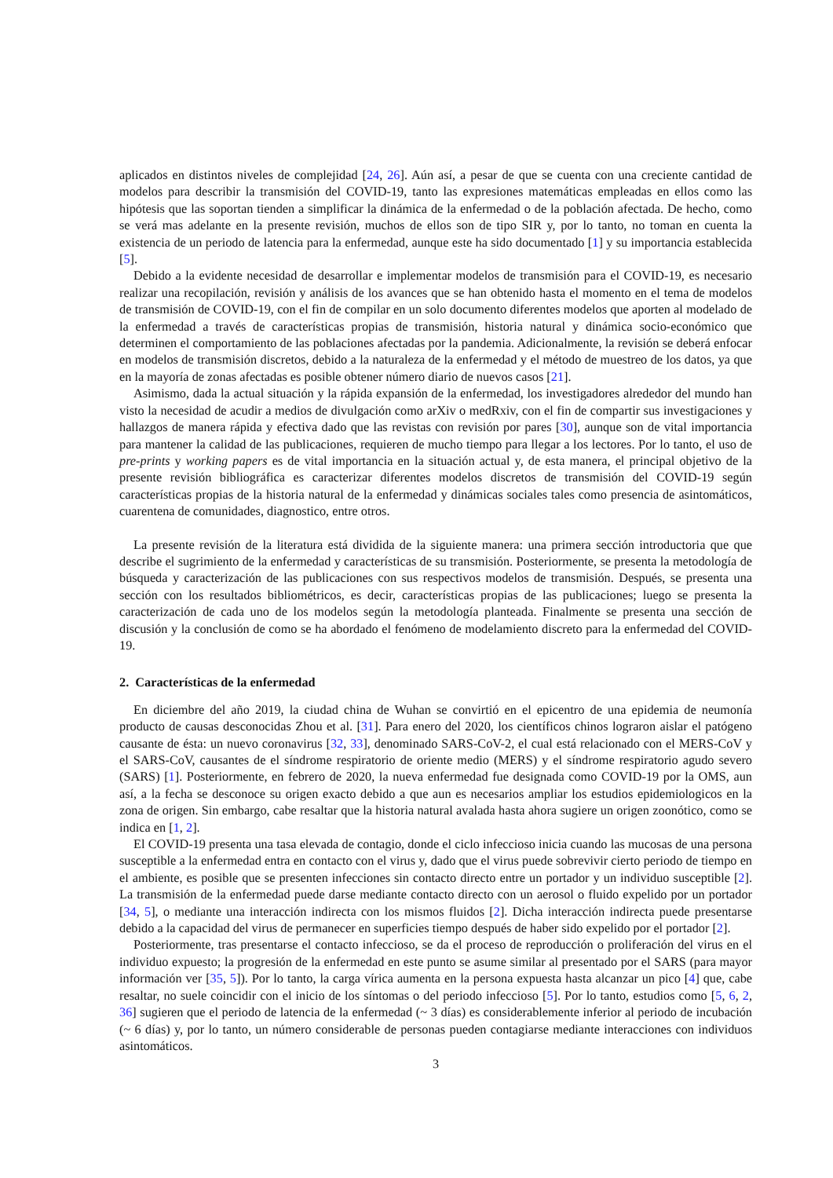aplicados en distintos niveles de complejidad [24, 26]. Aún así, a pesar de que se cuenta con una creciente cantidad de modelos para describir la transmisión del COVID-19, tanto las expresiones matemáticas empleadas en ellos como las hipótesis que las soportan tienden a simplificar la dinámica de la enfermedad o de la población afectada. De hecho, como se verá mas adelante en la presente revisión, muchos de ellos son de tipo SIR y, por lo tanto, no toman en cuenta la existencia de un periodo de latencia para la enfermedad, aunque este ha sido documentado [1] y su importancia establecida [5].
Debido a la evidente necesidad de desarrollar e implementar modelos de transmisión para el COVID-19, es necesario realizar una recopilación, revisión y análisis de los avances que se han obtenido hasta el momento en el tema de modelos de transmisión de COVID-19, con el fin de compilar en un solo documento diferentes modelos que aporten al modelado de la enfermedad a través de características propias de transmisión, historia natural y dinámica socio-económico que determinen el comportamiento de las poblaciones afectadas por la pandemia. Adicionalmente, la revisión se deberá enfocar en modelos de transmisión discretos, debido a la naturaleza de la enfermedad y el método de muestreo de los datos, ya que en la mayoría de zonas afectadas es posible obtener número diario de nuevos casos [21].
Asimismo, dada la actual situación y la rápida expansión de la enfermedad, los investigadores alrededor del mundo han visto la necesidad de acudir a medios de divulgación como arXiv o medRxiv, con el fin de compartir sus investigaciones y hallazgos de manera rápida y efectiva dado que las revistas con revisión por pares [30], aunque son de vital importancia para mantener la calidad de las publicaciones, requieren de mucho tiempo para llegar a los lectores. Por lo tanto, el uso de pre-prints y working papers es de vital importancia en la situación actual y, de esta manera, el principal objetivo de la presente revisión bibliográfica es caracterizar diferentes modelos discretos de transmisión del COVID-19 según características propias de la historia natural de la enfermedad y dinámicas sociales tales como presencia de asintomáticos, cuarentena de comunidades, diagnostico, entre otros.
La presente revisión de la literatura está dividida de la siguiente manera: una primera sección introductoria que que describe el sugrimiento de la enfermedad y características de su transmisión. Posteriormente, se presenta la metodología de búsqueda y caracterización de las publicaciones con sus respectivos modelos de transmisión. Después, se presenta una sección con los resultados bibliométricos, es decir, características propias de las publicaciones; luego se presenta la caracterización de cada uno de los modelos según la metodología planteada. Finalmente se presenta una sección de discusión y la conclusión de como se ha abordado el fenómeno de modelamiento discreto para la enfermedad del COVID-19.
2. Características de la enfermedad
En diciembre del año 2019, la ciudad china de Wuhan se convirtió en el epicentro de una epidemia de neumonía producto de causas desconocidas Zhou et al. [31]. Para enero del 2020, los científicos chinos lograron aislar el patógeno causante de ésta: un nuevo coronavirus [32, 33], denominado SARS-CoV-2, el cual está relacionado con el MERS-CoV y el SARS-CoV, causantes de el síndrome respiratorio de oriente medio (MERS) y el síndrome respiratorio agudo severo (SARS) [1]. Posteriormente, en febrero de 2020, la nueva enfermedad fue designada como COVID-19 por la OMS, aun así, a la fecha se desconoce su origen exacto debido a que aun es necesarios ampliar los estudios epidemiologicos en la zona de origen. Sin embargo, cabe resaltar que la historia natural avalada hasta ahora sugiere un origen zoonótico, como se indica en [1, 2].
El COVID-19 presenta una tasa elevada de contagio, donde el ciclo infeccioso inicia cuando las mucosas de una persona susceptible a la enfermedad entra en contacto con el virus y, dado que el virus puede sobrevivir cierto periodo de tiempo en el ambiente, es posible que se presenten infecciones sin contacto directo entre un portador y un individuo susceptible [2]. La transmisión de la enfermedad puede darse mediante contacto directo con un aerosol o fluido expelido por un portador [34, 5], o mediante una interacción indirecta con los mismos fluidos [2]. Dicha interacción indirecta puede presentarse debido a la capacidad del virus de permanecer en superficies tiempo después de haber sido expelido por el portador [2].
Posteriormente, tras presentarse el contacto infeccioso, se da el proceso de reproducción o proliferación del virus en el individuo expuesto; la progresión de la enfermedad en este punto se asume similar al presentado por el SARS (para mayor información ver [35, 5]). Por lo tanto, la carga vírica aumenta en la persona expuesta hasta alcanzar un pico [4] que, cabe resaltar, no suele coincidir con el inicio de los síntomas o del periodo infeccioso [5]. Por lo tanto, estudios como [5, 6, 2, 36] sugieren que el periodo de latencia de la enfermedad (~ 3 días) es considerablemente inferior al periodo de incubación (~ 6 días) y, por lo tanto, un número considerable de personas pueden contagiarse mediante interacciones con individuos asintomáticos.
3